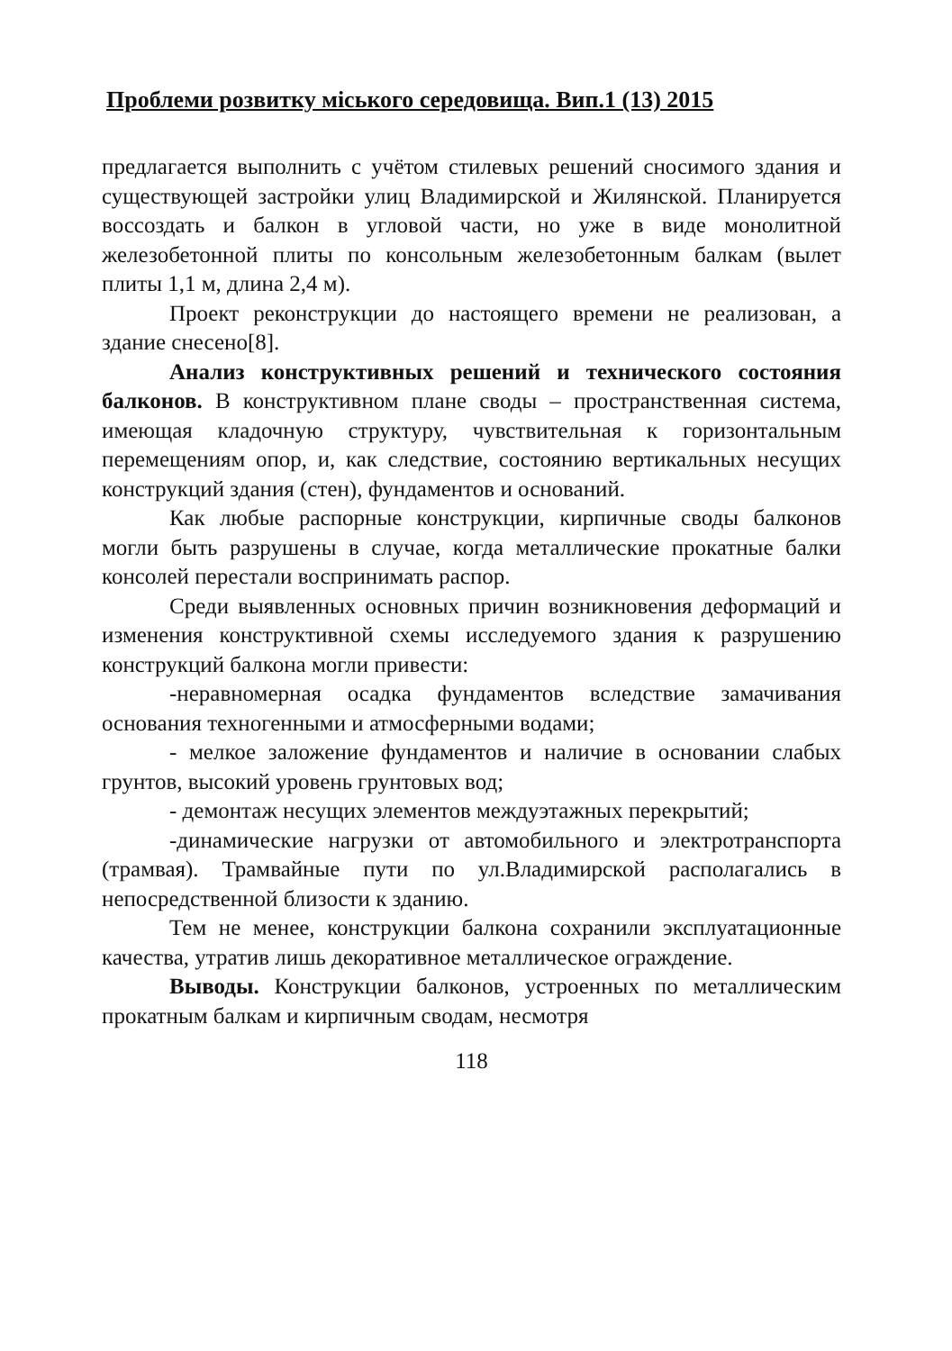Проблеми розвитку міського середовища. Вип.1 (13) 2015
предлагается выполнить с учётом стилевых решений сносимого здания и существующей застройки улиц Владимирской и Жилянской. Планируется воссоздать и балкон в угловой части, но уже в виде монолитной железобетонной плиты по консольным железобетонным балкам (вылет плиты 1,1 м, длина 2,4 м).
Проект реконструкции до настоящего времени не реализован, а здание снесено[8].
Анализ конструктивных решений и технического состояния балконов. В конструктивном плане своды – пространственная система, имеющая кладочную структуру, чувствительная к горизонтальным перемещениям опор, и, как следствие, состоянию вертикальных несущих конструкций здания (стен), фундаментов и оснований.
Как любые распорные конструкции, кирпичные своды балконов могли быть разрушены в случае, когда металлические прокатные балки консолей перестали воспринимать распор.
Среди выявленных основных причин возникновения деформаций и изменения конструктивной схемы исследуемого здания к разрушению конструкций балкона могли привести:
-неравномерная осадка фундаментов вследствие замачивания основания техногенными и атмосферными водами;
- мелкое заложение фундаментов и наличие в основании слабых грунтов, высокий уровень грунтовых вод;
- демонтаж несущих элементов междуэтажных перекрытий;
-динамические нагрузки от автомобильного и электротранспорта (трамвая). Трамвайные пути по ул.Владимирской располагались в непосредственной близости к зданию.
Тем не менее, конструкции балкона сохранили эксплуатационные качества, утратив лишь декоративное металлическое ограждение.
Выводы. Конструкции балконов, устроенных по металлическим прокатным балкам и кирпичным сводам, несмотря
118